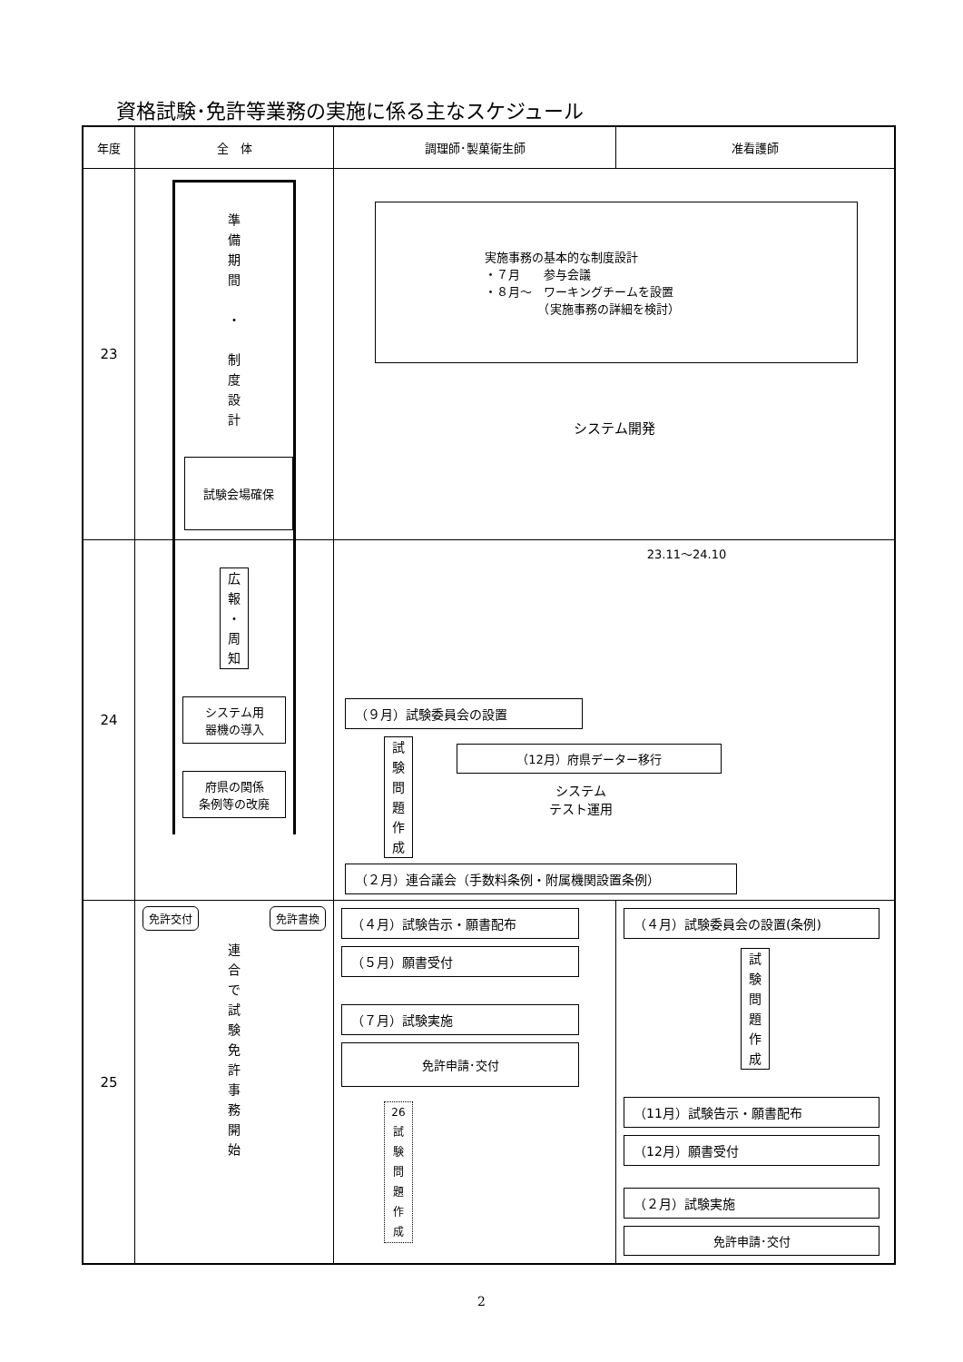資格試験･免許等業務の実施に係る主なスケジュール
| 年度 | 全 体 | 調理師･製菓衛生師 | 准看護師 |
| --- | --- | --- | --- |
| 23 | 準 備 期 間 ・ 制 度 設 計 試験会場確保 | 実施事務の基本的な制度設計 ・７月 参与会議 ・８月～ ワーキングチームを設置 （実施事務の詳細を検討） システム開発 | |
| 24 | 広 報 ・ 周 知 システム用 器機の導入 府県の関係 条例等の改廃 | 23.11〜24.10 （９月）試験委員会の設置 試 験 問 題 作 成 （12月）府県データー移行 システム テスト運用 （２月）連合議会（手数料条例・附属機関設置条例） | |
| 25 | 免許交付 免許書換 連 合 で 試 験 免 許 事 務 開 始 | （４月）試験告示・願書配布 （５月）願書受付 （７月）試験実施 免許申請･交付 26 試 験 問 題 作 成 | （４月）試験委員会の設置(条例) 試 験 問 題 作 成 （11月）試験告示・願書配布 （12月）願書受付 （２月）試験実施 免許申請･交付 |
2